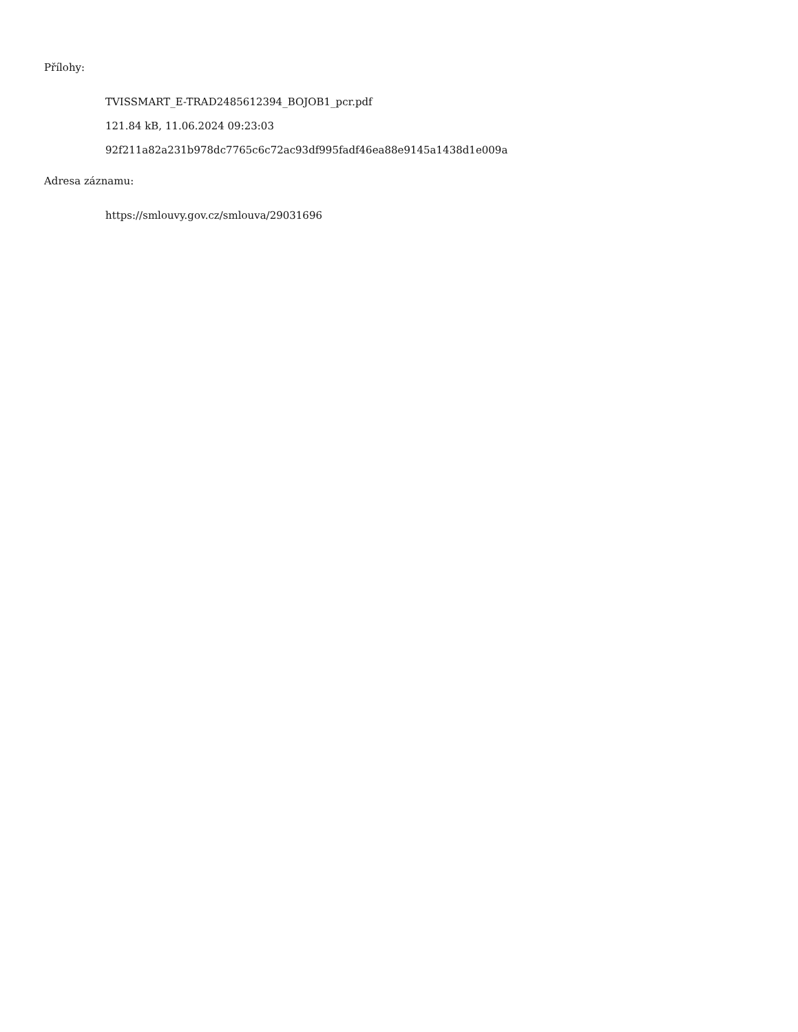Přílohy:
TVISSMART_E-TRAD2485612394_BOJOB1_pcr.pdf
121.84 kB, 11.06.2024 09:23:03
92f211a82a231b978dc7765c6c72ac93df995fadf46ea88e9145a1438d1e009a
Adresa záznamu:
https://smlouvy.gov.cz/smlouva/29031696